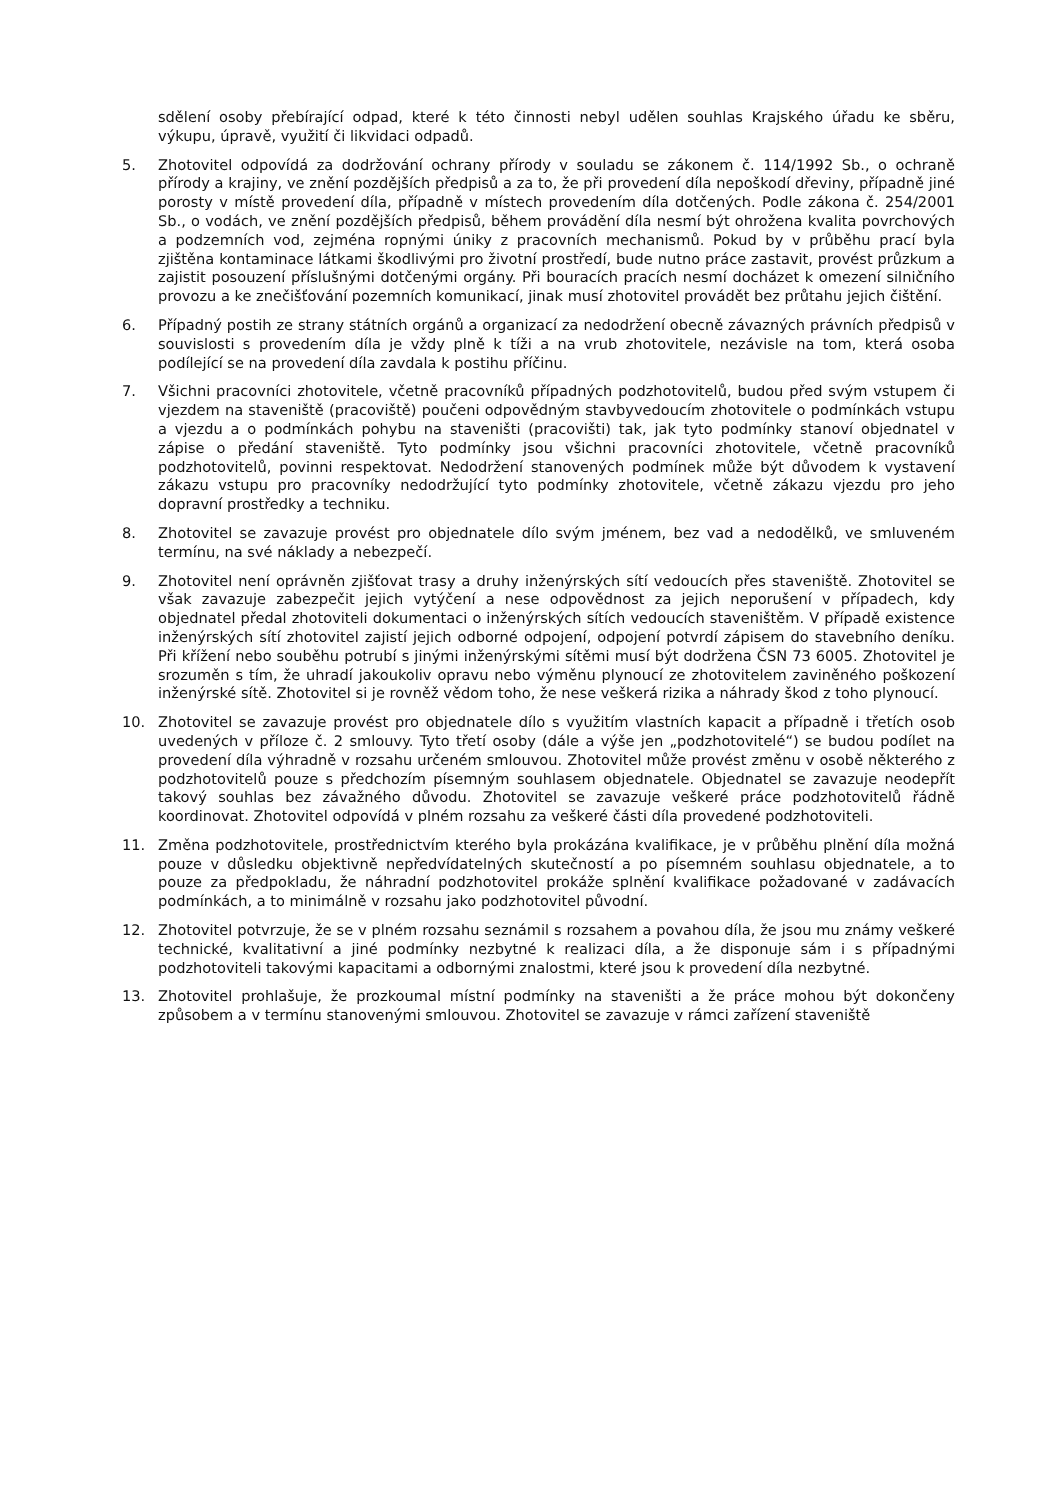sdělení osoby přebírající odpad, které k této činnosti nebyl udělen souhlas Krajského úřadu ke sběru, výkupu, úpravě, využití či likvidaci odpadů.
5. Zhotovitel odpovídá za dodržování ochrany přírody v souladu se zákonem č. 114/1992 Sb., o ochraně přírody a krajiny, ve znění pozdějších předpisů a za to, že při provedení díla nepoškodí dřeviny, případně jiné porosty v místě provedení díla, případně v místech provedením díla dotčených. Podle zákona č. 254/2001 Sb., o vodách, ve znění pozdějších předpisů, během provádění díla nesmí být ohrožena kvalita povrchových a podzemních vod, zejména ropnými úniky z pracovních mechanismů. Pokud by v průběhu prací byla zjištěna kontaminace látkami škodlivými pro životní prostředí, bude nutno práce zastavit, provést průzkum a zajistit posouzení příslušnými dotčenými orgány. Při bouracích pracích nesmí docházet k omezení silničního provozu a ke znečišťování pozemních komunikací, jinak musí zhotovitel provádět bez průtahu jejich čištění.
6. Případný postih ze strany státních orgánů a organizací za nedodržení obecně závazných právních předpisů v souvislosti s provedením díla je vždy plně k tíži a na vrub zhotovitele, nezávisle na tom, která osoba podílející se na provedení díla zavdala k postihu příčinu.
7. Všichni pracovníci zhotovitele, včetně pracovníků případných podzhotovitelů, budou před svým vstupem či vjezdem na staveniště (pracoviště) poučeni odpovědným stavbyvedoucím zhotovitele o podmínkách vstupu a vjezdu a o podmínkách pohybu na staveništi (pracovišti) tak, jak tyto podmínky stanoví objednatel v zápise o předání staveniště. Tyto podmínky jsou všichni pracovníci zhotovitele, včetně pracovníků podzhotovitelů, povinni respektovat. Nedodržení stanovených podmínek může být důvodem k vystavení zákazu vstupu pro pracovníky nedodržující tyto podmínky zhotovitele, včetně zákazu vjezdu pro jeho dopravní prostředky a techniku.
8. Zhotovitel se zavazuje provést pro objednatele dílo svým jménem, bez vad a nedodělků, ve smluveném termínu, na své náklady a nebezpečí.
9. Zhotovitel není oprávněn zjišťovat trasy a druhy inženýrských sítí vedoucích přes staveniště. Zhotovitel se však zavazuje zabezpečit jejich vytýčení a nese odpovědnost za jejich neporušení v případech, kdy objednatel předal zhotoviteli dokumentaci o inženýrských sítích vedoucích staveništěm. V případě existence inženýrských sítí zhotovitel zajistí jejich odborné odpojení, odpojení potvrdí zápisem do stavebního deníku. Při křížení nebo souběhu potrubí s jinými inženýrskými sítěmi musí být dodržena ČSN 73 6005. Zhotovitel je srozuměn s tím, že uhradí jakoukoliv opravu nebo výměnu plynoucí ze zhotovitelem zaviněného poškození inženýrské sítě. Zhotovitel si je rovněž vědom toho, že nese veškerá rizika a náhrady škod z toho plynoucí.
10. Zhotovitel se zavazuje provést pro objednatele dílo s využitím vlastních kapacit a případně i třetích osob uvedených v příloze č. 2 smlouvy. Tyto třetí osoby (dále a výše jen „podzhotovitelé“) se budou podílet na provedení díla výhradně v rozsahu určeném smlouvou. Zhotovitel může provést změnu v osobě některého z podzhotovitelů pouze s předchozím písemným souhlasem objednatele. Objednatel se zavazuje neodepřít takový souhlas bez závažného důvodu. Zhotovitel se zavazuje veškeré práce podzhotovitelů řádně koordinovat. Zhotovitel odpovídá v plném rozsahu za veškeré části díla provedené podzhotoviteli.
11. Změna podzhotovitele, prostřednictvím kterého byla prokázána kvalifikace, je v průběhu plnění díla možná pouze v důsledku objektivně nepředvídatelných skutečností a po písemném souhlasu objednatele, a to pouze za předpokladu, že náhradní podzhotovitel prokáže splnění kvalifikace požadované v zadávacích podmínkách, a to minimálně v rozsahu jako podzhotovitel původní.
12. Zhotovitel potvrzuje, že se v plném rozsahu seznámil s rozsahem a povahou díla, že jsou mu známy veškeré technické, kvalitativní a jiné podmínky nezbytné k realizaci díla, a že disponuje sám i s případnými podzhotoviteli takovými kapacitami a odbornými znalostmi, které jsou k provedení díla nezbytné.
13. Zhotovitel prohlašuje, že prozkoumal místní podmínky na staveništi a že práce mohou být dokončeny způsobem a v termínu stanovenými smlouvou. Zhotovitel se zavazuje v rámci zařízení staveniště